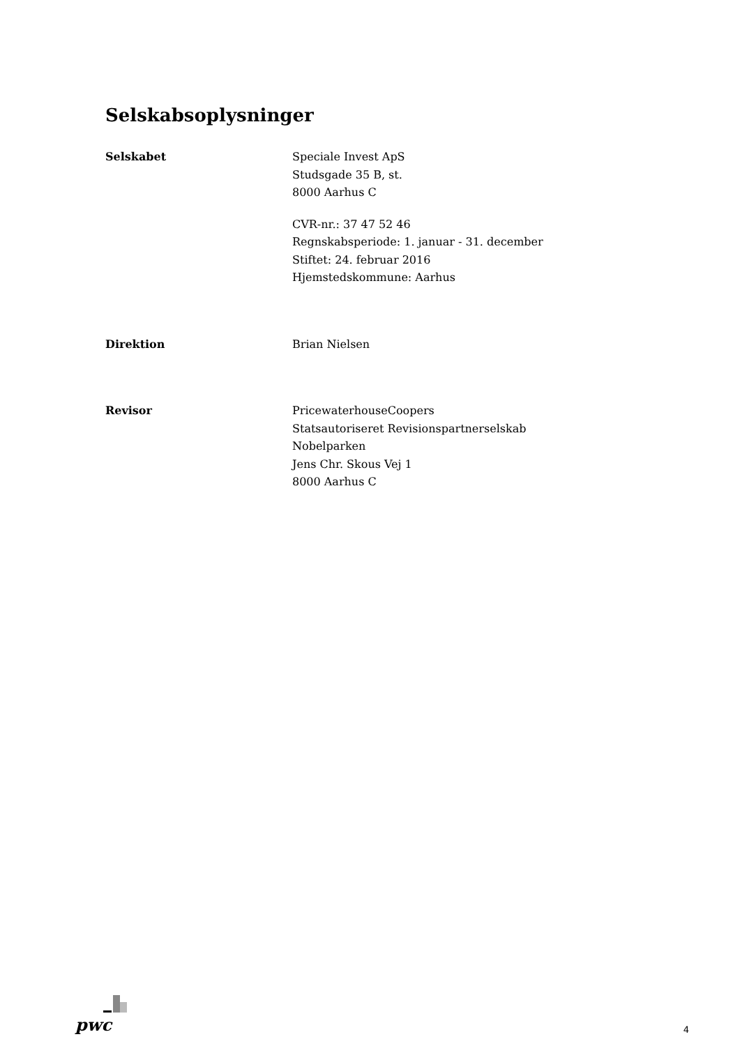Selskabsoplysninger
Selskabet Speciale Invest ApS
Studsgade 35 B, st.
8000 Aarhus C
CVR-nr.: 37 47 52 46
Regnskabsperiode: 1. januar - 31. december
Stiftet: 24. februar 2016
Hjemstedskommune: Aarhus
Direktion Brian Nielsen
Revisor PricewaterhouseCoopers
Statsautoriseret Revisionspartnerselskab
Nobelparken
Jens Chr. Skous Vej 1
8000 Aarhus C
pwc
4